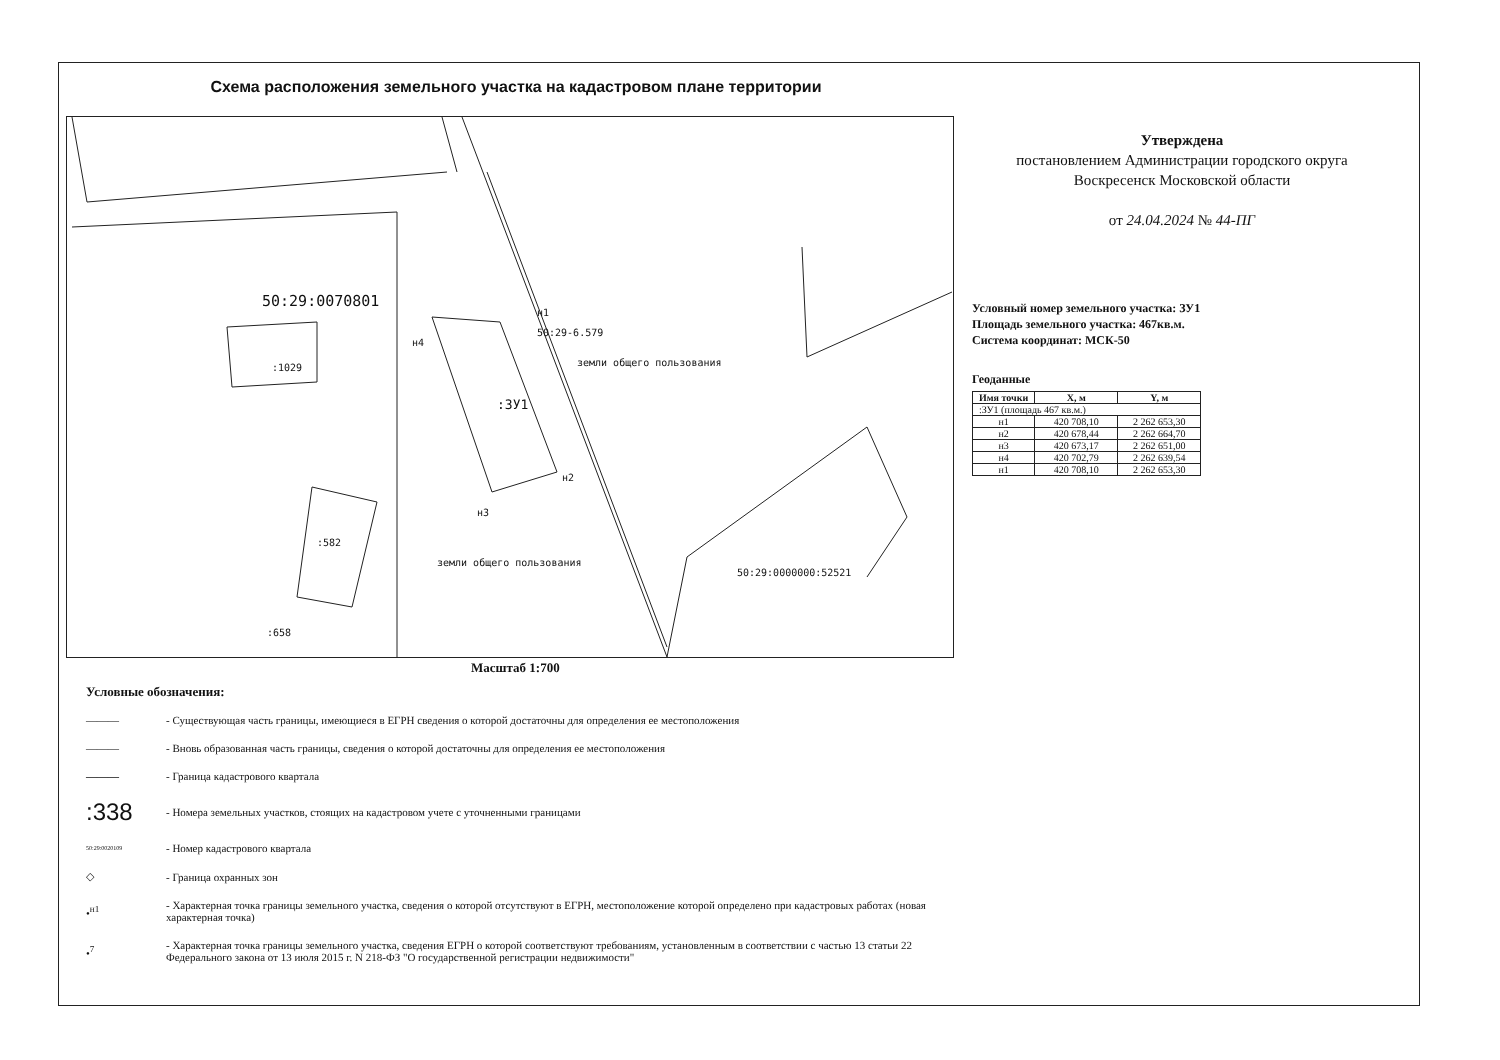Схема расположения земельного участка на кадастровом плане территории
50:29:0070801
:1029
:ЗУ1
н1
н4
н2
н3
:582
:658
50:29-6.579
земли общего пользования
земли общего пользования
50:29:0000000:52521
Масштаб 1:700
Условные обозначения:
———
- Существующая часть границы, имеющиеся в ЕГРН сведения о которой достаточны для определения ее местоположения
———
- Вновь образованная часть границы, сведения о которой достаточны для определения ее местоположения
———
- Граница кадастрового квартала
:338
- Номера земельных участков, стоящих на кадастровом учете с уточненными границами
50:29:0020109
- Номер кадастрового квартала
◇
- Граница охранных зон
•<sup>н1</sup>
- Характерная точка границы земельного участка, сведения о которой отсутствуют в ЕГРН, местоположение которой определено при кадастровых работах (новая характерная точка)
•<sup>7</sup>
- Характерная точка границы земельного участка, сведения ЕГРН о которой соответствуют требованиям, установленным в соответствии с частью 13 статьи 22 Федерального закона от 13 июля 2015 г. N 218-ФЗ "О государственной регистрации недвижимости"
Утверждена
постановлением Администрации городского округа
Воскресенск Московской области
от 24.04.2024 № 44-ПГ
Условный номер земельного участка: ЗУ1
Площадь земельного участка: 467кв.м.
Система координат: МСК-50
Геоданные
| Имя точки | X, м | Y, м |
| --- | --- | --- |
| :ЗУ1 (площадь 467 кв.м.) | | |
| н1 | 420 708,10 | 2 262 653,30 |
| н2 | 420 678,44 | 2 262 664,70 |
| н3 | 420 673,17 | 2 262 651,00 |
| н4 | 420 702,79 | 2 262 639,54 |
| н1 | 420 708,10 | 2 262 653,30 |